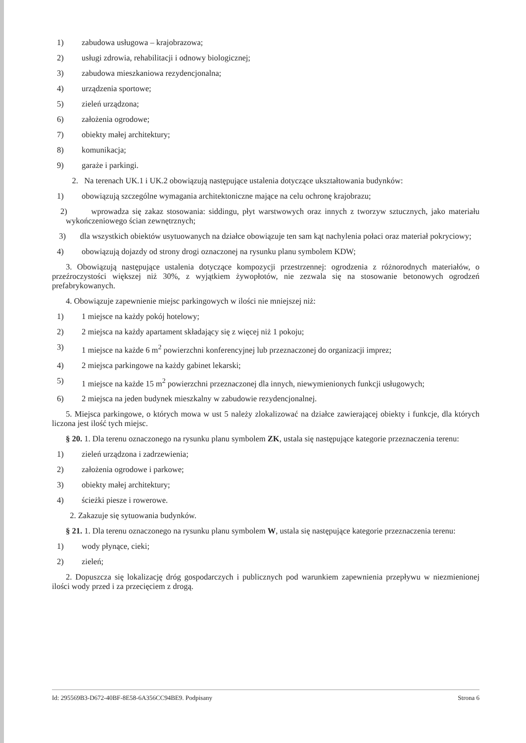1) zabudowa usługowa – krajobrazowa;
2) usługi zdrowia, rehabilitacji i odnowy biologicznej;
3) zabudowa mieszkaniowa rezydencjonalna;
4) urządzenia sportowe;
5) zieleń urządzona;
6) założenia ogrodowe;
7) obiekty małej architektury;
8) komunikacja;
9) garaże i parkingi.
2. Na terenach UK.1 i UK.2 obowiązują następujące ustalenia dotyczące ukształtowania budynków:
1) obowiązują szczególne wymagania architektoniczne mające na celu ochronę krajobrazu;
2) wprowadza się zakaz stosowania: siddingu, płyt warstwowych oraz innych z tworzyw sztucznych, jako materiału wykończeniowego ścian zewnętrznych;
3) dla wszystkich obiektów usytuowanych na działce obowiązuje ten sam kąt nachylenia połaci oraz materiał pokryciowy;
4) obowiązują dojazdy od strony drogi oznaczonej na rysunku planu symbolem KDW;
3. Obowiązują następujące ustalenia dotyczące kompozycji przestrzennej: ogrodzenia z różnorodnych materiałów, o przeźroczystości większej niż 30%, z wyjątkiem żywopłotów, nie zezwala się na stosowanie betonowych ogrodzeń prefabrykowanych.
4. Obowiązuje zapewnienie miejsc parkingowych w ilości nie mniejszej niż:
1) 1 miejsce na każdy pokój hotelowy;
2) 2 miejsca na każdy apartament składający się z więcej niż 1 pokoju;
3) 1 miejsce na każde 6 m<sup>2</sup> powierzchni konferencyjnej lub przeznaczonej do organizacji imprez;
4) 2 miejsca parkingowe na każdy gabinet lekarski;
5) 1 miejsce na każde 15 m<sup>2</sup> powierzchni przeznaczonej dla innych, niewymienionych funkcji usługowych;
6) 2 miejsca na jeden budynek mieszkalny w zabudowie rezydencjonalnej.
5. Miejsca parkingowe, o których mowa w ust 5 należy zlokalizować na działce zawierającej obiekty i funkcje, dla których liczona jest ilość tych miejsc.
§ 20. 1. Dla terenu oznaczonego na rysunku planu symbolem ZK, ustala się następujące kategorie przeznaczenia terenu:
1) zieleń urządzona i zadrzewienia;
2) założenia ogrodowe i parkowe;
3) obiekty małej architektury;
4) ścieżki piesze i rowerowe.
2. Zakazuje się sytuowania budynków.
§ 21. 1. Dla terenu oznaczonego na rysunku planu symbolem W, ustala się następujące kategorie przeznaczenia terenu:
1) wody płynące, cieki;
2) zieleń;
2. Dopuszcza się lokalizację dróg gospodarczych i publicznych pod warunkiem zapewnienia przepływu w niezmienionej ilości wody przed i za przecięciem z drogą.
Id: 295569B3-D672-40BF-8E58-6A356CC94BE9. Podpisany Strona 6